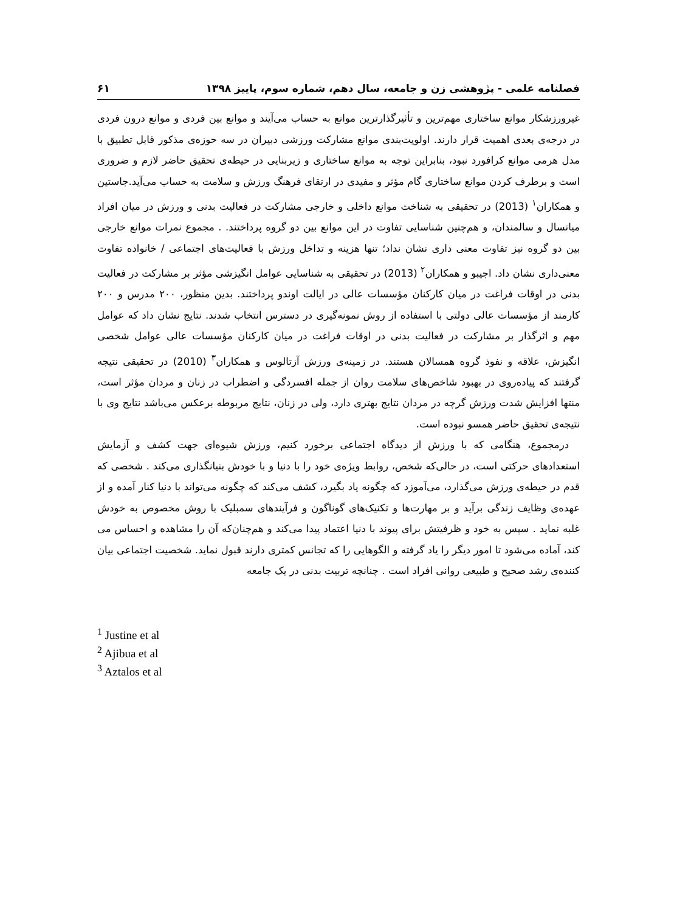فصلنامه علمی - پژوهشی زن و جامعه، سال دهم، شماره سوم، پاییز ۱۳۹۸ ۶۱
غیرورزشکار موانع ساختاری مهم‌ترین و تأثیرگذارترین موانع به حساب می‌آیند و موانع بین فردی و موانع درون فردی در درجه‌ی بعدی اهمیت قرار دارند. اولویت‌بندی موانع مشارکت ورزشی دبیران در سه حوزه‌ی مذکور قابل تطبیق با مدل هرمی موانع کرافورد نبود، بنابراین توجه به موانع ساختاری و زیربنایی در حیطه‌ی تحقیق حاضر لازم و ضروری است و برطرف کردن موانع ساختاری گام مؤثر و مفیدی در ارتقای فرهنگ ورزش و سلامت به حساب می‌آید.جاستین و همکاران<sup>۱</sup> (2013) در تحقیقی به شناخت موانع داخلی و خارجی مشارکت در فعالیت بدنی و ورزش در میان افراد میانسال و سالمندان، و هم‌چنین شناسایی تفاوت در این موانع بین دو گروه پرداختند. . مجموع نمرات موانع خارجی بین دو گروه نیز تفاوت معنی داری نشان نداد؛ تنها هزینه و تداخل ورزش با فعالیت‌های اجتماعی / خانواده تفاوت معنی‌داری نشان داد. اجیبو و همکاران<sup>۲</sup> (2013) در تحقیقی به شناسایی عوامل انگیزشی مؤثر بر مشارکت در فعالیت بدنی در اوقات فراغت در میان کارکنان مؤسسات عالی در ایالت اوندو پرداختند. بدین منظور، ۲۰۰ مدرس و ۲۰۰ کارمند از مؤسسات عالی دولتی با استفاده از روش نمونه‌گیری در دسترس انتخاب شدند. نتایج نشان داد که عوامل مهم و اثرگذار بر مشارکت در فعالیت بدنی در اوقات فراغت در میان کارکنان مؤسسات عالی عوامل شخصی انگیزش، علاقه و نفوذ گروه همسالان هستند. در زمینه‌ی ورزش آزتالوس و همکاران<sup>۳</sup> (2010) در تحقیقی نتیجه گرفتند که پیاده‌روی در بهبود شاخص‌های سلامت روان از جمله افسردگی و اضطراب در زنان و مردان مؤثر است، منتها افزایش شدت ورزش گرچه در مردان نتایج بهتری دارد، ولی در زنان، نتایج مربوطه برعکس می‌باشد نتایج وی با نتیجه‌ی تحقیق حاضر همسو نبوده است.
درمجموع، هنگامی که با ورزش از دیدگاه اجتماعی برخورد کنیم، ورزش شیوه‌ای جهت کشف و آزمایش استعدادهای حرکتی است، در حالی‌که شخص، روابط ویژه‌ی خود را با دنیا و با خودش بنیانگذاری می‌کند . شخصی که قدم در حیطه‌ی ورزش می‌گذارد، می‌آموزد که چگونه یاد بگیرد، کشف می‌کند که چگونه می‌تواند با دنیا کنار آمده و از عهده‌ی وظایف زندگی برآید و بر مهارت‌ها و تکنیک‌های گوناگون و فرآیندهای سمبلیک با روش مخصوص به خودش غلبه نماید . سپس به خود و ظرفیتش برای پیوند با دنیا اعتماد پیدا می‌کند و هم‌چنان‌که آن را مشاهده و احساس می کند، آماده می‌شود تا امور دیگر را یاد گرفته و الگوهایی را که تجانس کمتری دارند قبول نماید. شخصیت اجتماعی بیان کننده‌ی رشد صحیح و طبیعی روانی افراد است . چنانچه تربیت بدنی در یک جامعه
<sup>1</sup> Justine et al
<sup>2</sup> Ajibua et al
<sup>3</sup> Aztalos et al